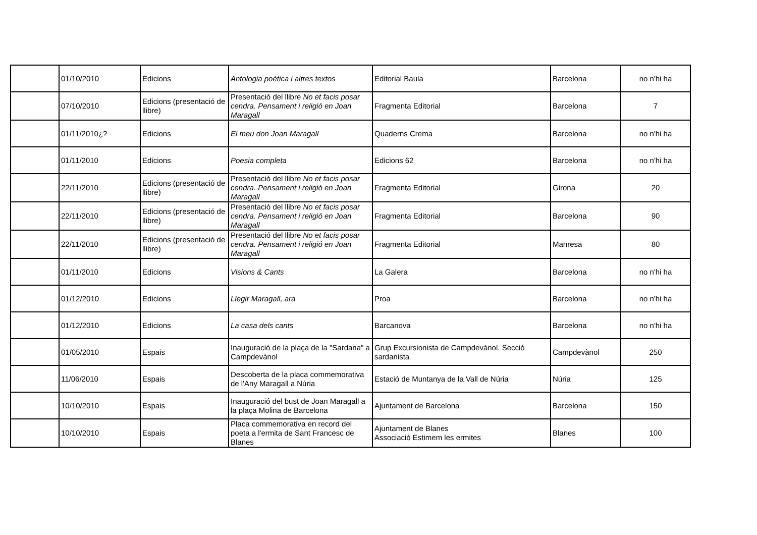| | 01/10/2010 | Edicions | Antologia poètica i altres textos | Editorial Baula | Barcelona | no n'hi ha |
| | 07/10/2010 | Edicions (presentació de llibre) | Presentació del llibre No et facis posar cendra. Pensament i religió en Joan Maragall | Fragmenta Editorial | Barcelona | 7 |
| | 01/11/2010¿? | Edicions | El meu don Joan Maragall | Quaderns Crema | Barcelona | no n'hi ha |
| | 01/11/2010 | Edicions | Poesia completa | Edicions 62 | Barcelona | no n'hi ha |
| | 22/11/2010 | Edicions (presentació de llibre) | Presentació del llibre No et facis posar cendra. Pensament i religió en Joan Maragall | Fragmenta Editorial | Girona | 20 |
| | 22/11/2010 | Edicions (presentació de llibre) | Presentació del llibre No et facis posar cendra. Pensament i religió en Joan Maragall | Fragmenta Editorial | Barcelona | 90 |
| | 22/11/2010 | Edicions (presentació de llibre) | Presentació del llibre No et facis posar cendra. Pensament i religió en Joan Maragall | Fragmenta Editorial | Manresa | 80 |
| | 01/11/2010 | Edicions | Visions & Cants | La Galera | Barcelona | no n'hi ha |
| | 01/12/2010 | Edicions | Llegir Maragall, ara | Proa | Barcelona | no n'hi ha |
| | 01/12/2010 | Edicions | La casa dels cants | Barcanova | Barcelona | no n'hi ha |
| | 01/05/2010 | Espais | Inauguració de la plaça de la "Sardana" a Campdevànol | Grup Excursionista de Campdevànol. Secció sardanista | Campdevànol | 250 |
| | 11/06/2010 | Espais | Descoberta de la placa commemorativa de l'Any Maragall a Núria | Estació de Muntanya de la Vall de Núria | Núria | 125 |
| | 10/10/2010 | Espais | Inauguració del bust de Joan Maragall a la plaça Molina de Barcelona | Ajuntament de Barcelona | Barcelona | 150 |
| | 10/10/2010 | Espais | Placa commemorativa en record del poeta a l'ermita de Sant Francesc de Blanes | Ajuntament de Blanes Associació Estimem les ermites | Blanes | 100 |